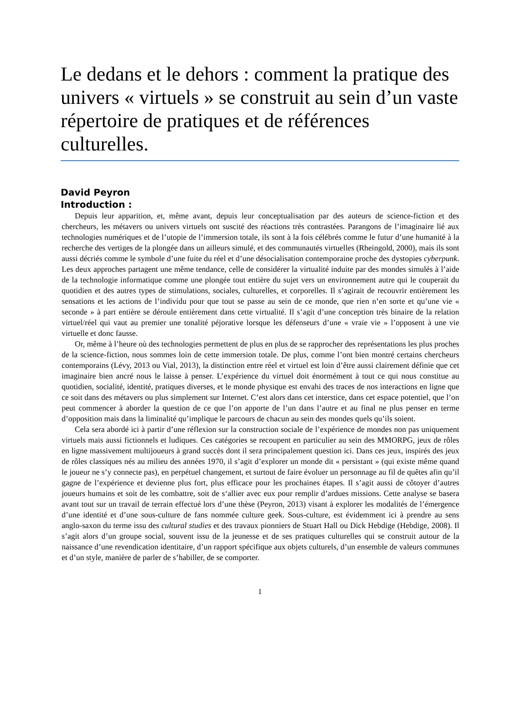Le dedans et le dehors : comment la pratique des univers « virtuels » se construit au sein d’un vaste répertoire de pratiques et de références culturelles.
David Peyron
Introduction :
Depuis leur apparition, et, même avant, depuis leur conceptualisation par des auteurs de science-fiction et des chercheurs, les métavers ou univers virtuels ont suscité des réactions très contrastées. Parangons de l’imaginaire lié aux technologies numériques et de l’utopie de l’immersion totale, ils sont à la fois célébrés comme le futur d’une humanité à la recherche des vertiges de la plongée dans un ailleurs simulé, et des communautés virtuelles (Rheingold, 2000), mais ils sont aussi décriés comme le symbole d’une fuite du réel et d’une désocialisation contemporaine proche des dystopies cyberpunk. Les deux approches partagent une même tendance, celle de considérer la virtualité induite par des mondes simulés à l’aide de la technologie informatique comme une plongée tout entière du sujet vers un environnement autre qui le couperait du quotidien et des autres types de stimulations, sociales, culturelles, et corporelles. Il s’agirait de recouvrir entièrement les sensations et les actions de l’individu pour que tout se passe au sein de ce monde, que rien n’en sorte et qu’une vie « seconde » à part entière se déroule entièrement dans cette virtualité. Il s’agit d’une conception très binaire de la relation virtuel/réel qui vaut au premier une tonalité péjorative lorsque les défenseurs d’une « vraie vie » l’opposent à une vie virtuelle et donc fausse.
Or, même à l’heure où des technologies permettent de plus en plus de se rapprocher des représentations les plus proches de la science-fiction, nous sommes loin de cette immersion totale. De plus, comme l’ont bien montré certains chercheurs contemporains (Lévy, 2013 ou Vial, 2013), la distinction entre réel et virtuel est loin d’être aussi clairement définie que cet imaginaire bien ancré nous le laisse à penser. L’expérience du virtuel doit énormément à tout ce qui nous constitue au quotidien, socialité, identité, pratiques diverses, et le monde physique est envahi des traces de nos interactions en ligne que ce soit dans des métavers ou plus simplement sur Internet. C’est alors dans cet interstice, dans cet espace potentiel, que l’on peut commencer à aborder la question de ce que l’on apporte de l’un dans l’autre et au final ne plus penser en terme d’opposition mais dans la liminalité qu’implique le parcours de chacun au sein des mondes quels qu’ils soient.
Cela sera abordé ici à partir d’une réflexion sur la construction sociale de l’expérience de mondes non pas uniquement virtuels mais aussi fictionnels et ludiques. Ces catégories se recoupent en particulier au sein des MMORPG, jeux de rôles en ligne massivement multijoueurs à grand succès dont il sera principalement question ici. Dans ces jeux, inspirés des jeux de rôles classiques nés au milieu des années 1970, il s’agit d’explorer un monde dit « persistant » (qui existe même quand le joueur ne s’y connecte pas), en perpétuel changement, et surtout de faire évoluer un personnage au fil de quêtes afin qu’il gagne de l’expérience et devienne plus fort, plus efficace pour les prochaines étapes. Il s’agit aussi de côtoyer d’autres joueurs humains et soit de les combattre, soit de s‘allier avec eux pour remplir d’ardues missions. Cette analyse se basera avant tout sur un travail de terrain effectué lors d’une thèse (Peyron, 2013) visant à explorer les modalités de l’émergence d’une identité et d’une sous-culture de fans nommée culture geek. Sous-culture, est évidemment ici à prendre au sens anglo-saxon du terme issu des cultural studies et des travaux pionniers de Stuart Hall ou Dick Hebdige (Hebdige, 2008). Il s’agit alors d’un groupe social, souvent issu de la jeunesse et de ses pratiques culturelles qui se construit autour de la naissance d’une revendication identitaire, d’un rapport spécifique aux objets culturels, d’un ensemble de valeurs communes et d’un style, manière de parler de s’habiller, de se comporter.
1